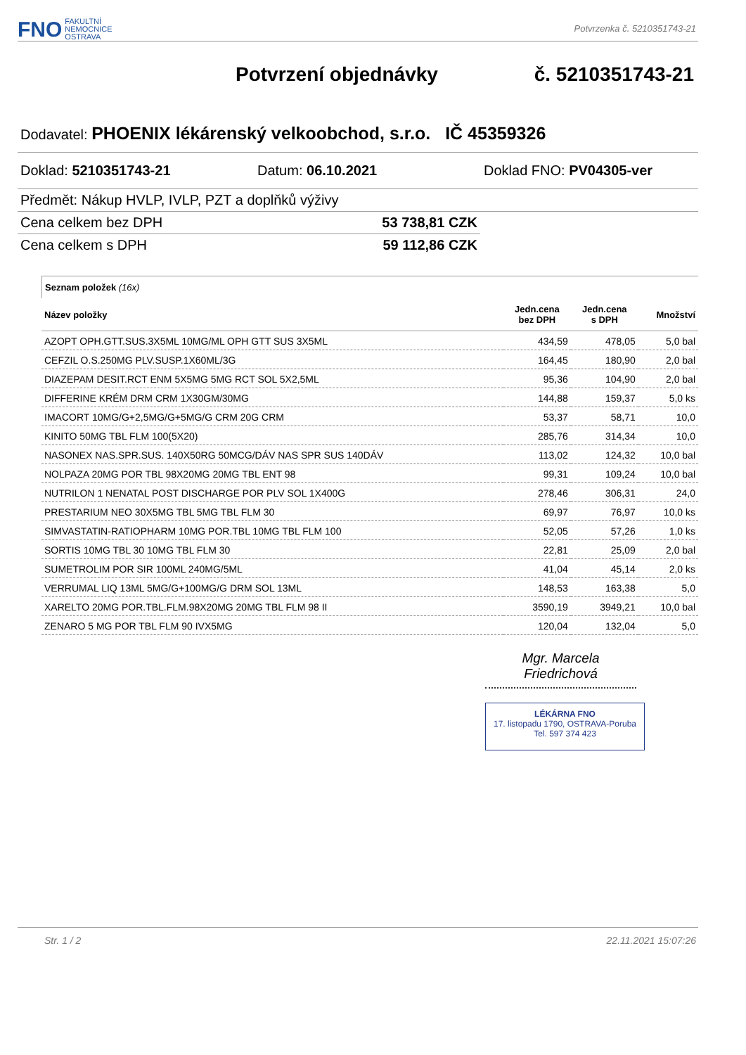FNO FAKULTNÍ
NEMOCNICE
OSTRAVA
Potvrzenka č. 5210351743-21
Potvrzení objednávky č. 5210351743-21
Dodavatel: PHOENIX lékárenský velkoobchod, s.r.o. IČ 45359326
Doklad: 5210351743-21 Datum: 06.10.2021 Doklad FNO: PV04305-ver
Předmět: Nákup HVLP, IVLP, PZT a doplňků výživy
Cena celkem bez DPH 53 738,81 CZK
Cena celkem s DPH 59 112,86 CZK
Seznam položek (16x)
| Název položky | Jedn.cena bez DPH | Jedn.cena s DPH | Množství |
| --- | --- | --- | --- |
| AZOPT OPH.GTT.SUS.3X5ML 10MG/ML OPH GTT SUS 3X5ML | 434,59 | 478,05 | 5,0 bal |
| CEFZIL O.S.250MG PLV.SUSP.1X60ML/3G | 164,45 | 180,90 | 2,0 bal |
| DIAZEPAM DESIT.RCT ENM 5X5MG 5MG RCT SOL 5X2,5ML | 95,36 | 104,90 | 2,0 bal |
| DIFFERINE KRÉM DRM CRM 1X30GM/30MG | 144,88 | 159,37 | 5,0 ks |
| IMACORT 10MG/G+2,5MG/G+5MG/G CRM 20G CRM | 53,37 | 58,71 | 10,0 |
| KINITO 50MG TBL FLM 100(5X20) | 285,76 | 314,34 | 10,0 |
| NASONEX NAS.SPR.SUS. 140X50RG 50MCG/DÁV NAS SPR SUS 140DÁV | 113,02 | 124,32 | 10,0 bal |
| NOLPAZA 20MG POR TBL 98X20MG 20MG TBL ENT 98 | 99,31 | 109,24 | 10,0 bal |
| NUTRILON 1 NENATAL POST DISCHARGE POR PLV SOL 1X400G | 278,46 | 306,31 | 24,0 |
| PRESTARIUM NEO 30X5MG TBL 5MG TBL FLM 30 | 69,97 | 76,97 | 10,0 ks |
| SIMVASTATIN-RATIOPHARM 10MG POR.TBL 10MG TBL FLM 100 | 52,05 | 57,26 | 1,0 ks |
| SORTIS 10MG TBL 30 10MG TBL FLM 30 | 22,81 | 25,09 | 2,0 bal |
| SUMETROLIM POR SIR 100ML 240MG/5ML | 41,04 | 45,14 | 2,0 ks |
| VERRUMAL LIQ 13ML 5MG/G+100MG/G DRM SOL 13ML | 148,53 | 163,38 | 5,0 |
| XARELTO 20MG POR.TBL.FLM.98X20MG 20MG TBL FLM 98 II | 3590,19 | 3949,21 | 10,0 bal |
| ZENARO 5 MG POR TBL FLM 90 IVX5MG | 120,04 | 132,04 | 5,0 |
Mgr. Marcela Friedrichová
LÉKÁRNA FNO
17. listopadu 1790, OSTRAVA-Poruba
Tel. 597 374 423
Str. 1 / 2 22.11.2021 15:07:26